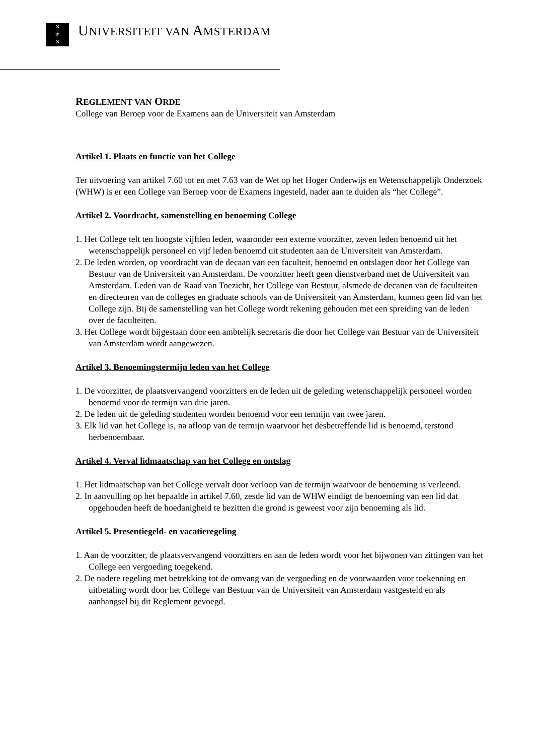✕
⚜
✕
UNIVERSITEIT VAN AMSTERDAM
REGLEMENT VAN ORDE
College van Beroep voor de Examens aan de Universiteit van Amsterdam
Artikel 1. Plaats en functie van het College
Ter uitvoering van artikel 7.60 tot en met 7.63 van de Wet op het Hoger Onderwijs en Wetenschappelijk Onderzoek (WHW) is er een College van Beroep voor de Examens ingesteld, nader aan te duiden als “het College”.
Artikel 2. Voordracht, samenstelling en benoeming College
1. Het College telt ten hoogste vijftien leden, waaronder een externe voorzitter, zeven leden benoemd uit het wetenschappelijk personeel en vijf leden benoemd uit studenten aan de Universiteit van Amsterdam.
2. De leden worden, op voordracht van de decaan van een faculteit, benoemd en ontslagen door het College van Bestuur van de Universiteit van Amsterdam. De voorzitter heeft geen dienstverband met de Universiteit van Amsterdam. Leden van de Raad van Toezicht, het College van Bestuur, alsmede de decanen van de faculteiten en directeuren van de colleges en graduate schools van de Universiteit van Amsterdam, kunnen geen lid van het College zijn. Bij de samenstelling van het College wordt rekening gehouden met een spreiding van de leden over de faculteiten.
3. Het College wordt bijgestaan door een ambtelijk secretaris die door het College van Bestuur van de Universiteit van Amsterdam wordt aangewezen.
Artikel 3. Benoemingstermijn leden van het College
1. De voorzitter, de plaatsvervangend voorzitters en de leden uit de geleding wetenschappelijk personeel worden benoemd voor de termijn van drie jaren.
2. De leden uit de geleding studenten worden benoemd voor een termijn van twee jaren.
3. Elk lid van het College is, na afloop van de termijn waarvoor het desbetreffende lid is benoemd, terstond herbenoembaar.
Artikel 4. Verval lidmaatschap van het College en ontslag
1. Het lidmaatschap van het College vervalt door verloop van de termijn waarvoor de benoeming is verleend.
2. In aanvulling op het bepaalde in artikel 7.60, zesde lid van de WHW eindigt de benoeming van een lid dat opgehouden heeft de hoedanigheid te bezitten die grond is geweest voor zijn benoeming als lid.
Artikel 5. Presentiegeld- en vacatieregeling
1. Aan de voorzitter, de plaatsvervangend voorzitters en aan de leden wordt voor het bijwonen van zittingen van het College een vergoeding toegekend.
2. De nadere regeling met betrekking tot de omvang van de vergoeding en de voorwaarden voor toekenning en uitbetaling wordt door het College van Bestuur van de Universiteit van Amsterdam vastgesteld en als aanhangsel bij dit Reglement gevoegd.